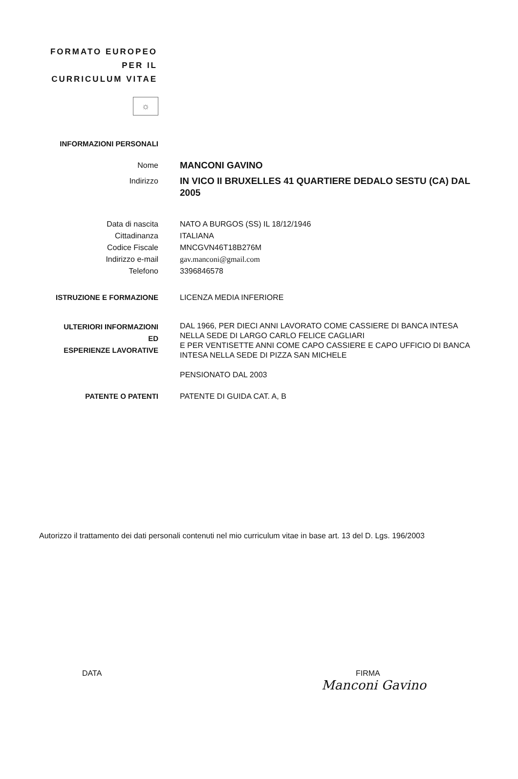FORMATO EUROPEO PER IL CURRICULUM VITAE
☼
INFORMAZIONI PERSONALI
Nome
MANCONI GAVINO
Indirizzo
IN VICO II BRUXELLES 41 QUARTIERE DEDALO SESTU (CA) DAL 2005
Data di nascita
Cittadinanza
Codice Fiscale
Indirizzo e-mail
Telefono
NATO A BURGOS (SS) IL 18/12/1946
ITALIANA
MNCGVN46T18B276M
gav.manconi@gmail.com
3396846578
ISTRUZIONE E FORMAZIONE LICENZA MEDIA INFERIORE
ULTERIORI INFORMAZIONI
ED
ESPERIENZE LAVORATIVE
DAL 1966, PER DIECI ANNI LAVORATO COME CASSIERE DI BANCA INTESA NELLA SEDE DI LARGO CARLO FELICE CAGLIARI
E PER VENTISETTE ANNI COME CAPO CASSIERE E CAPO UFFICIO DI BANCA INTESA NELLA SEDE DI PIZZA SAN MICHELE
PENSIONATO DAL 2003
PATENTE O PATENTI PATENTE DI GUIDA CAT. A, B
Autorizzo il trattamento dei dati personali contenuti nel mio curriculum vitae in base art. 13 del D. Lgs. 196/2003
DATA FIRMA
Manconi Gavino